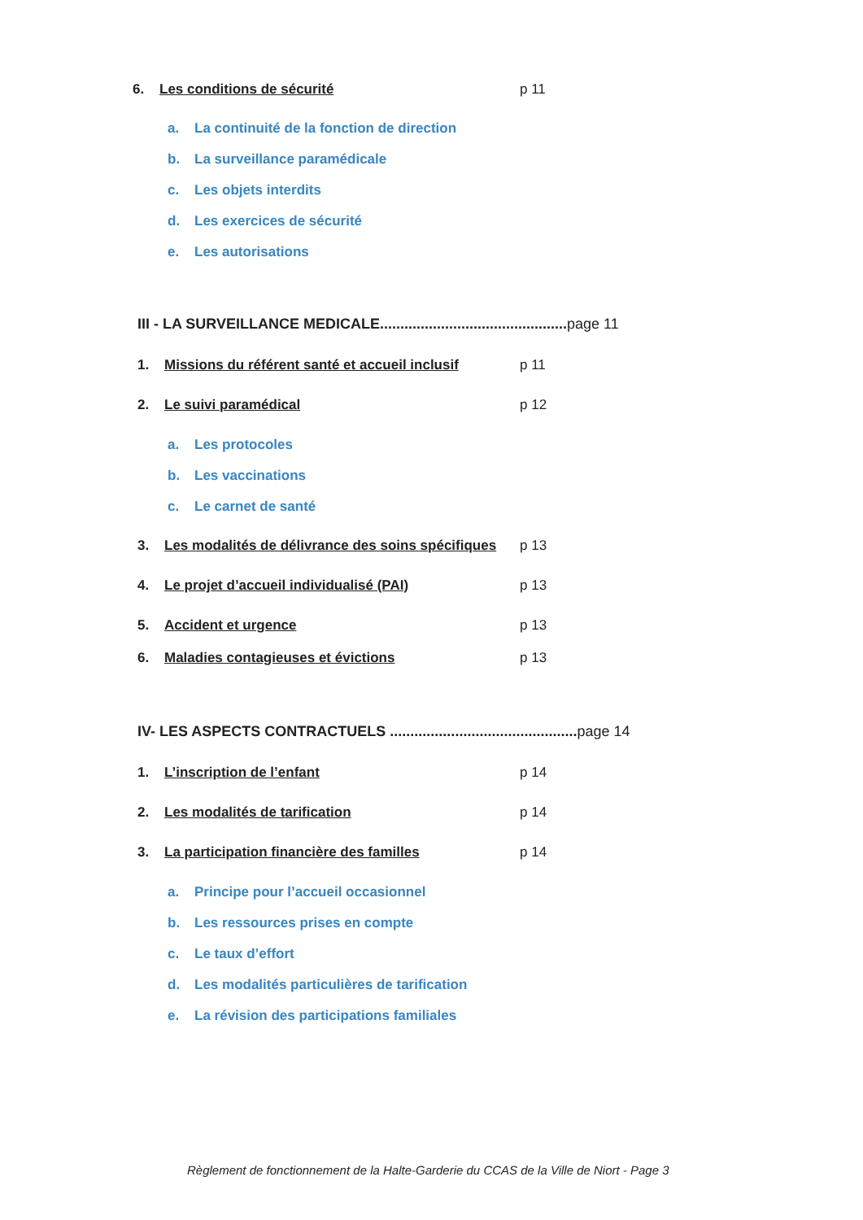6. Les conditions de sécurité p 11
a. La continuité de la fonction de direction
b. La surveillance paramédicale
c. Les objets interdits
d. Les exercices de sécurité
e. Les autorisations
III - LA SURVEILLANCE MEDICALE..............................................page 11
1. Missions du référent santé et accueil inclusif p 11
2. Le suivi paramédical p 12
a. Les protocoles
b. Les vaccinations
c. Le carnet de santé
3. Les modalités de délivrance des soins spécifiques p 13
4. Le projet d’accueil individualisé (PAI) p 13
5. Accident et urgence p 13
6. Maladies contagieuses et évictions p 13
IV- LES ASPECTS CONTRACTUELS ..............................................page 14
1. L’inscription de l’enfant p 14
2. Les modalités de tarification p 14
3. La participation financière des familles p 14
a. Principe pour l’accueil occasionnel
b. Les ressources prises en compte
c. Le taux d’effort
d. Les modalités particulières de tarification
e. La révision des participations familiales
Règlement de fonctionnement de la Halte-Garderie du CCAS de la Ville de Niort - Page 3